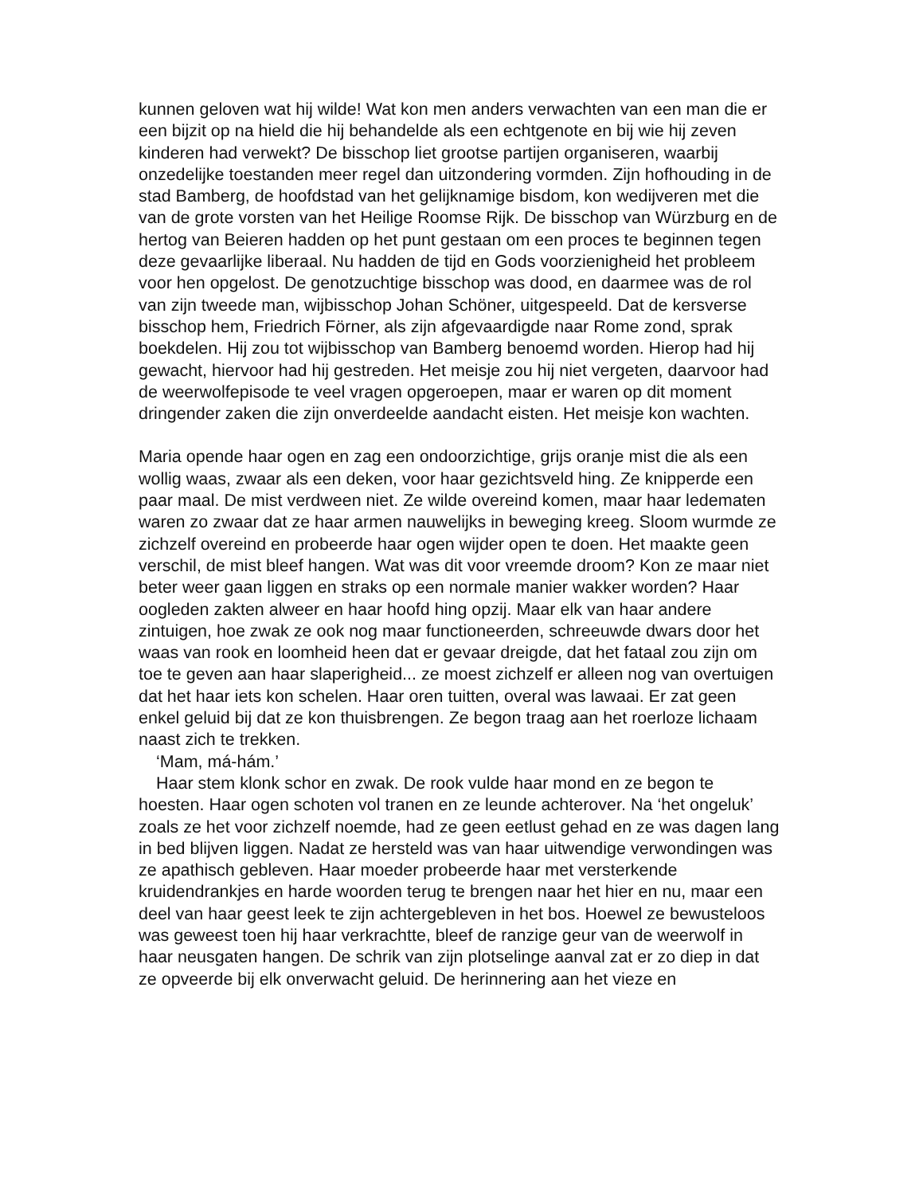kunnen geloven wat hij wilde! Wat kon men anders verwachten van een man die er een bijzit op na hield die hij behandelde als een echtgenote en bij wie hij zeven kinderen had verwekt? De bisschop liet grootse partijen organiseren, waarbij onzedelijke toestanden meer regel dan uitzondering vormden. Zijn hofhouding in de stad Bamberg, de hoofdstad van het gelijknamige bisdom, kon wedijveren met die van de grote vorsten van het Heilige Roomse Rijk. De bisschop van Würzburg en de hertog van Beieren hadden op het punt gestaan om een proces te beginnen tegen deze gevaarlijke liberaal. Nu hadden de tijd en Gods voorzienigheid het probleem voor hen opgelost. De genotzuchtige bisschop was dood, en daarmee was de rol van zijn tweede man, wijbisschop Johan Schöner, uitgespeeld. Dat de kersverse bisschop hem, Friedrich Förner, als zijn afgevaardigde naar Rome zond, sprak boekdelen. Hij zou tot wijbisschop van Bamberg benoemd worden. Hierop had hij gewacht, hiervoor had hij gestreden. Het meisje zou hij niet vergeten, daarvoor had de weerwolfepisode te veel vragen opgeroepen, maar er waren op dit moment dringender zaken die zijn onverdeelde aandacht eisten. Het meisje kon wachten.
Maria opende haar ogen en zag een ondoorzichtige, grijs oranje mist die als een wollig waas, zwaar als een deken, voor haar gezichtsveld hing. Ze knipperde een paar maal. De mist verdween niet. Ze wilde overeind komen, maar haar ledematen waren zo zwaar dat ze haar armen nauwelijks in beweging kreeg. Sloom wurmde ze zichzelf overeind en probeerde haar ogen wijder open te doen. Het maakte geen verschil, de mist bleef hangen. Wat was dit voor vreemde droom? Kon ze maar niet beter weer gaan liggen en straks op een normale manier wakker worden? Haar oogleden zakten alweer en haar hoofd hing opzij. Maar elk van haar andere zintuigen, hoe zwak ze ook nog maar functioneerden, schreeuwde dwars door het waas van rook en loomheid heen dat er gevaar dreigde, dat het fataal zou zijn om toe te geven aan haar slaperigheid... ze moest zichzelf er alleen nog van overtuigen dat het haar iets kon schelen. Haar oren tuitten, overal was lawaai. Er zat geen enkel geluid bij dat ze kon thuisbrengen. Ze begon traag aan het roerloze lichaam naast zich te trekken.
‘Mam, má-hám.’
Haar stem klonk schor en zwak. De rook vulde haar mond en ze begon te hoesten. Haar ogen schoten vol tranen en ze leunde achterover. Na ‘het ongeluk’ zoals ze het voor zichzelf noemde, had ze geen eetlust gehad en ze was dagen lang in bed blijven liggen. Nadat ze hersteld was van haar uitwendige verwondingen was ze apathisch gebleven. Haar moeder probeerde haar met versterkende kruidendrankjes en harde woorden terug te brengen naar het hier en nu, maar een deel van haar geest leek te zijn achtergebleven in het bos. Hoewel ze bewusteloos was geweest toen hij haar verkrachtte, bleef de ranzige geur van de weerwolf in haar neusgaten hangen. De schrik van zijn plotselinge aanval zat er zo diep in dat ze opveerde bij elk onverwacht geluid. De herinnering aan het vieze en